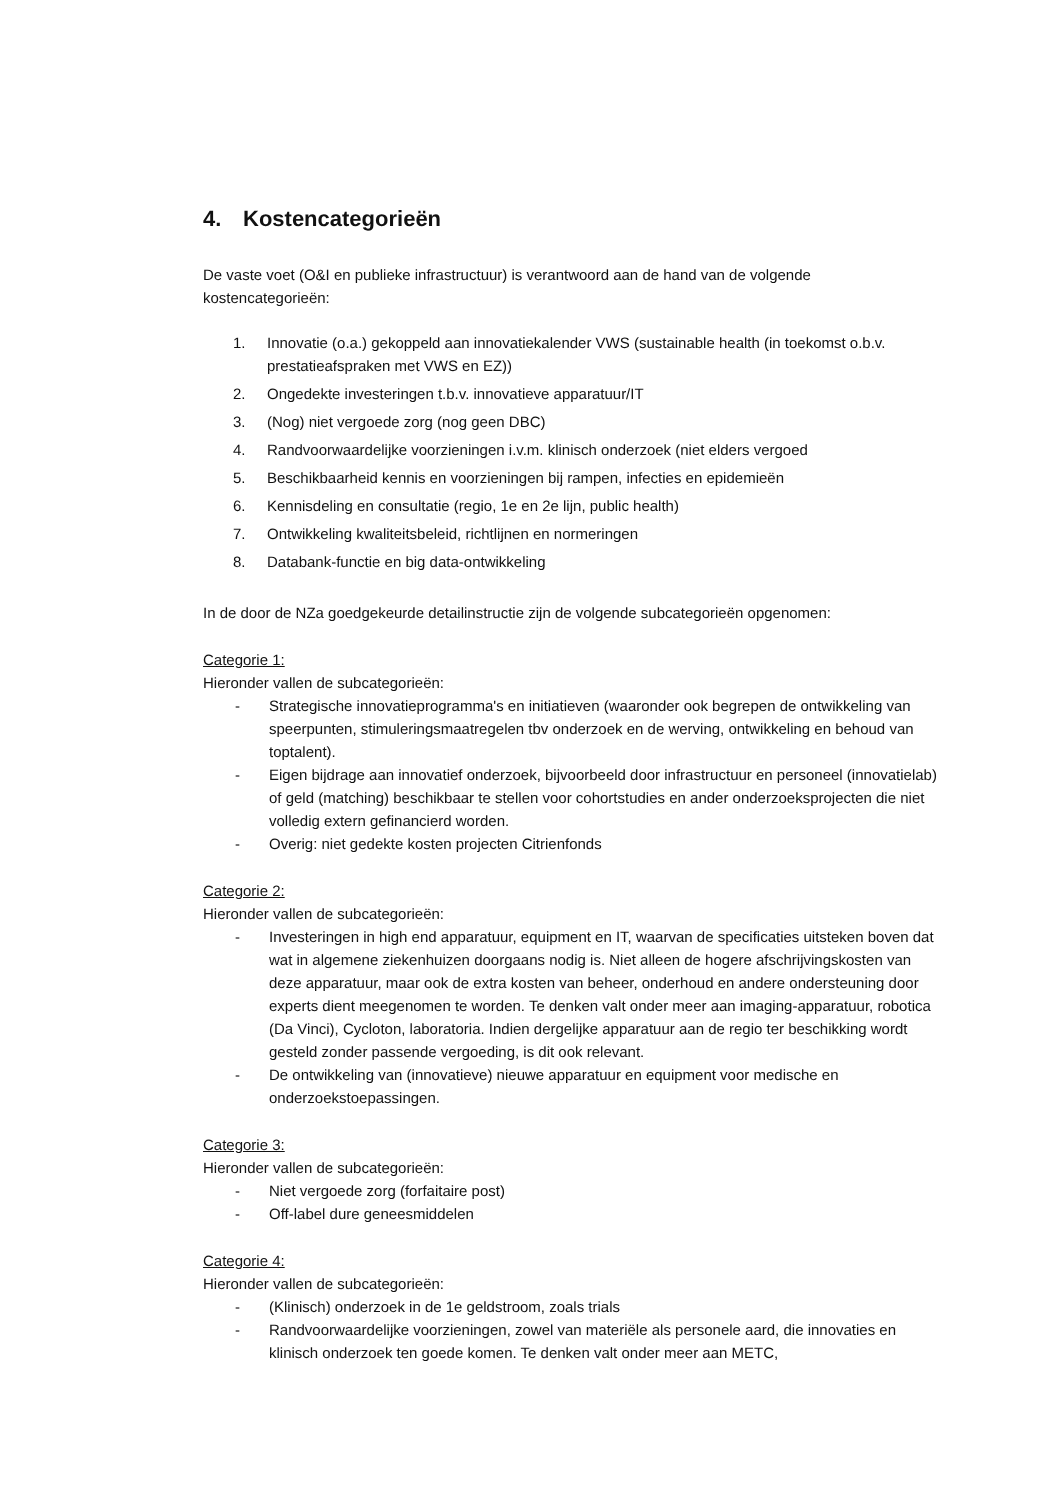4. Kostencategorieën
De vaste voet (O&I en publieke infrastructuur) is verantwoord aan de hand van de volgende kostencategorieën:
1. Innovatie (o.a.) gekoppeld aan innovatiekalender VWS (sustainable health (in toekomst o.b.v. prestatieafspraken met VWS en EZ))
2. Ongedekte investeringen t.b.v. innovatieve apparatuur/IT
3. (Nog) niet vergoede zorg (nog geen DBC)
4. Randvoorwaardelijke voorzieningen i.v.m. klinisch onderzoek (niet elders vergoed
5. Beschikbaarheid kennis en voorzieningen bij rampen, infecties en epidemieën
6. Kennisdeling en consultatie (regio, 1e en 2e lijn, public health)
7. Ontwikkeling kwaliteitsbeleid, richtlijnen en normeringen
8. Databank-functie en big data-ontwikkeling
In de door de NZa goedgekeurde detailinstructie zijn de volgende subcategorieën opgenomen:
Categorie 1:
Hieronder vallen de subcategorieën:
- Strategische innovatieprogramma's en initiatieven (waaronder ook begrepen de ontwikkeling van speerpunten, stimuleringsmaatregelen tbv onderzoek en de werving, ontwikkeling en behoud van toptalent).
- Eigen bijdrage aan innovatief onderzoek, bijvoorbeeld door infrastructuur en personeel (innovatielab) of geld (matching) beschikbaar te stellen voor cohortstudies en ander onderzoeksprojecten die niet volledig extern gefinancierd worden.
- Overig: niet gedekte kosten projecten Citrienfonds
Categorie 2:
Hieronder vallen de subcategorieën:
- Investeringen in high end apparatuur, equipment en IT, waarvan de specificaties uitsteken boven dat wat in algemene ziekenhuizen doorgaans nodig is. Niet alleen de hogere afschrijvingskosten van deze apparatuur, maar ook de extra kosten van beheer, onderhoud en andere ondersteuning door experts dient meegenomen te worden. Te denken valt onder meer aan imaging-apparatuur, robotica (Da Vinci), Cycloton, laboratoria. Indien dergelijke apparatuur aan de regio ter beschikking wordt gesteld zonder passende vergoeding, is dit ook relevant.
- De ontwikkeling van (innovatieve) nieuwe apparatuur en equipment voor medische en onderzoekstoepassingen.
Categorie 3:
Hieronder vallen de subcategorieën:
- Niet vergoede zorg (forfaitaire post)
- Off-label dure geneesmiddelen
Categorie 4:
Hieronder vallen de subcategorieën:
- (Klinisch) onderzoek in de 1e geldstroom, zoals trials
- Randvoorwaardelijke voorzieningen, zowel van materiële als personele aard, die innovaties en klinisch onderzoek ten goede komen. Te denken valt onder meer aan METC,